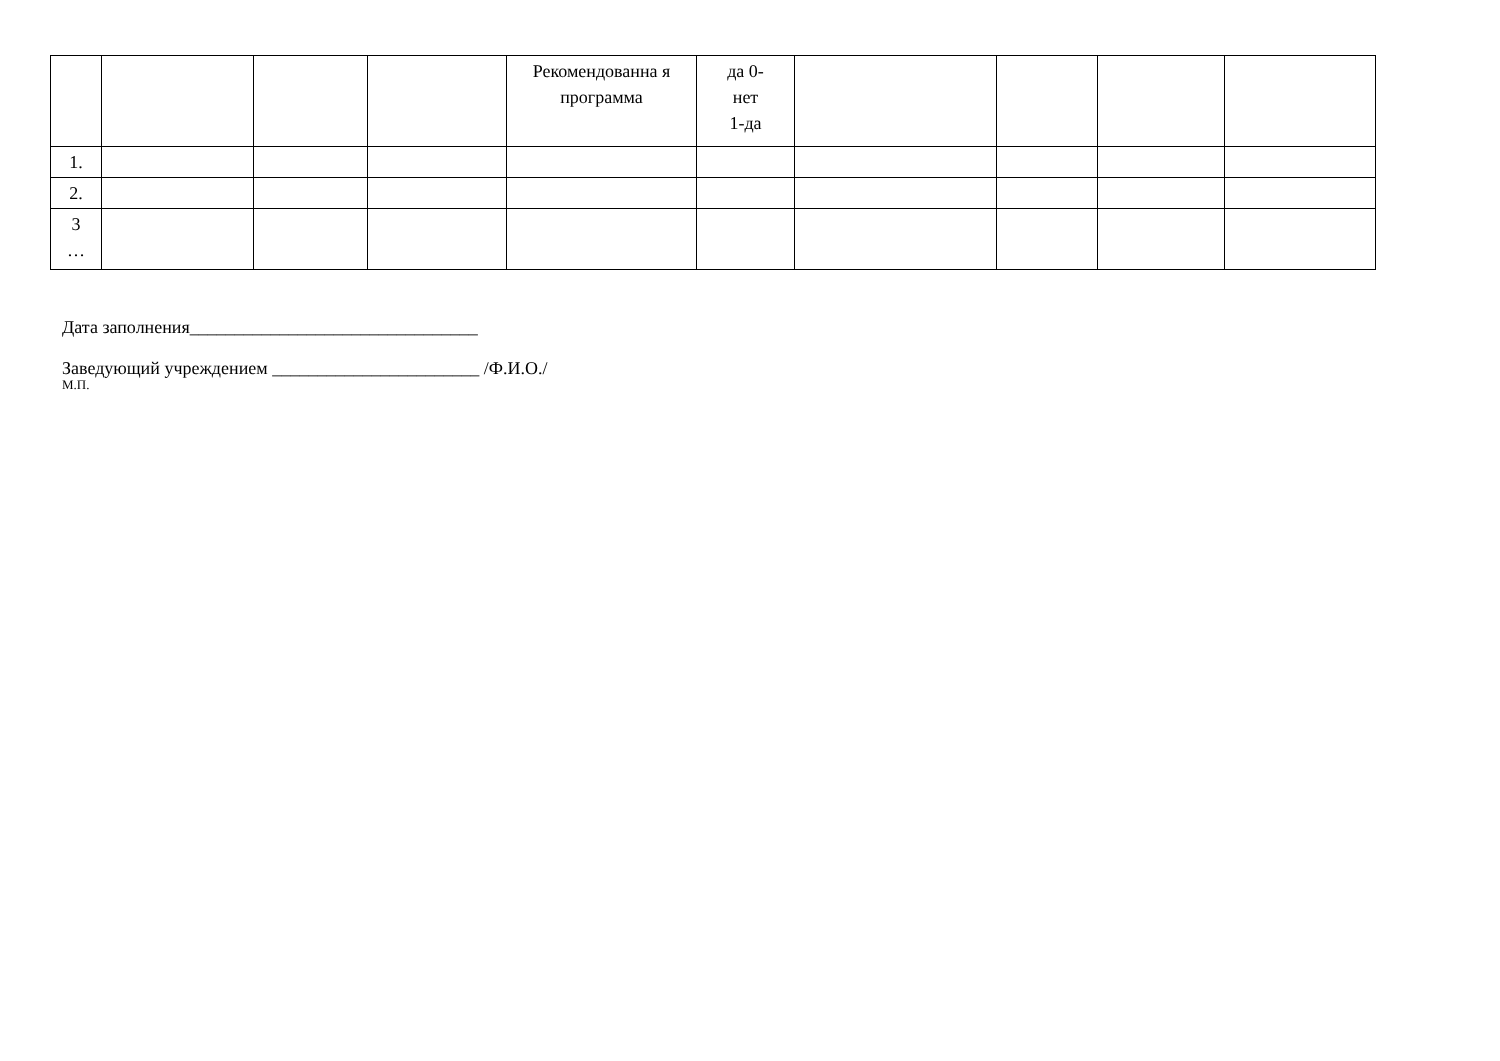| | | | | Рекомендованна я программа | да 0- нет 1-да | | | | |
| 1. | | | | | | | | | |
| 2. | | | | | | | | | |
| 3 … | | | | | | | | | |
Дата заполнения________________________________
Заведующий учреждением _______________________ /Ф.И.О./
М.П.